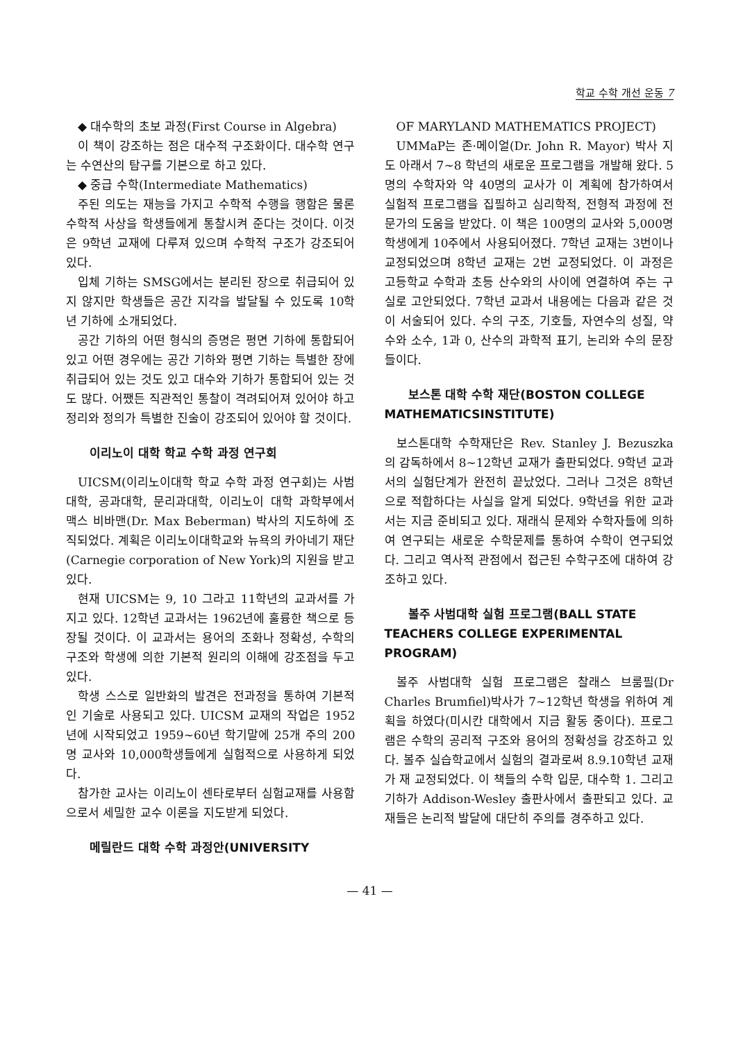학교 수학 개선 운동 7
◆ 대수학의 초보 과정(First Course in Algebra)
이 책이 강조하는 점은 대수적 구조화이다. 대수학 연구는 수연산의 탐구를 기본으로 하고 있다.
◆ 중급 수학(Intermediate Mathematics)
주된 의도는 재능을 가지고 수학적 수행을 행함은 물론 수학적 사상을 학생들에게 통찰시켜 준다는 것이다. 이것은 9학년 교재에 다루져 있으며 수학적 구조가 강조되어 있다.
입체 기하는 SMSG에서는 분리된 장으로 취급되어 있지 않지만 학생들은 공간 지각을 발달될 수 있도록 10학년 기하에 소개되었다.
공간 기하의 어떤 형식의 증명은 평면 기하에 통합되어 있고 어떤 경우에는 공간 기하와 평면 기하는 특별한 장에 취급되어 있는 것도 있고 대수와 기하가 통합되어 있는 것도 많다. 어쨌든 직관적인 통찰이 격려되어져 있어야 하고 정리와 정의가 특별한 진술이 강조되어 있어야 할 것이다.
이리노이 대학 학교 수학 과정 연구회
UICSM(이리노이대학 학교 수학 과정 연구회)는 사범대학, 공과대학, 문리과대학, 이리노이 대학 과학부에서 맥스 비바맨(Dr. Max Beberman) 박사의 지도하에 조직되었다. 계획은 이리노이대학교와 뉴욕의 카아네기 재단(Carnegie corporation of New York)의 지원을 받고 있다.
현재 UICSM는 9, 10 그라고 11학년의 교과서를 가지고 있다. 12학년 교과서는 1962년에 훌륭한 책으로 등장될 것이다. 이 교과서는 용어의 조화나 정확성, 수학의 구조와 학생에 의한 기본적 원리의 이해에 강조점을 두고 있다.
학생 스스로 일반화의 발견은 전과정을 통하여 기본적인 기술로 사용되고 있다. UICSM 교재의 작업은 1952년에 시작되었고 1959~60년 학기말에 25개 주의 200명 교사와 10,000학생들에게 실험적으로 사용하게 되었다.
참가한 교사는 이리노이 센타로부터 심험교재를 사용함으로서 세밀한 교수 이론을 지도받게 되었다.
메릴란드 대학 수학 과정안(UNIVERSITY
OF MARYLAND MATHEMATICS PROJECT)
UMMaP는 존·메이얼(Dr. John R. Mayor) 박사 지도 아래서 7~8 학년의 새로운 프로그램을 개발해 왔다. 5명의 수학자와 약 40명의 교사가 이 계획에 참가하여서 실험적 프로그램을 집필하고 심리학적, 전형적 과정에 전문가의 도움을 받았다. 이 책은 100명의 교사와 5,000명 학생에게 10주에서 사용되어졌다. 7학년 교재는 3번이나 교정되었으며 8학년 교재는 2번 교정되었다. 이 과정은 고등학교 수학과 초등 산수와의 사이에 연결하여 주는 구실로 고안되었다. 7학년 교과서 내용에는 다음과 같은 것이 서술되어 있다. 수의 구조, 기호들, 자연수의 성질, 약수와 소수, 1과 0, 산수의 과학적 표기, 논리와 수의 문장들이다.
보스톤 대학 수학 재단(BOSTON COLLEGE MATHEMATICSINSTITUTE)
보스톤대학 수학재단은 Rev. Stanley J. Bezuszka 의 감독하에서 8~12학년 교재가 출판되었다. 9학년 교과서의 실험단계가 완전히 끝났었다. 그러나 그것은 8학년으로 적합하다는 사실을 알게 되었다. 9학년을 위한 교과서는 지금 준비되고 있다. 재래식 문제와 수학자들에 의하여 연구되는 새로운 수학문제를 통하여 수학이 연구되었다. 그리고 역사적 관점에서 접근된 수학구조에 대하여 강조하고 있다.
볼주 사범대학 실험 프로그램(BALL STATE TEACHERS COLLEGE EXPERIMENTAL PROGRAM)
볼주 사범대학 실험 프로그램은 찰래스 브룸필(Dr Charles Brumfiel)박사가 7~12학년 학생을 위하여 계획을 하였다(미시칸 대학에서 지금 활동 중이다). 프로그램은 수학의 공리적 구조와 용어의 정확성을 강조하고 있다. 볼주 실습학교에서 실험의 결과로써 8.9.10학년 교재가 재 교정되었다. 이 책들의 수학 입문, 대수학 1. 그리고 기하가 Addison-Wesley 출판사에서 출판되고 있다. 교재들은 논리적 발달에 대단히 주의를 경주하고 있다.
— 41 —